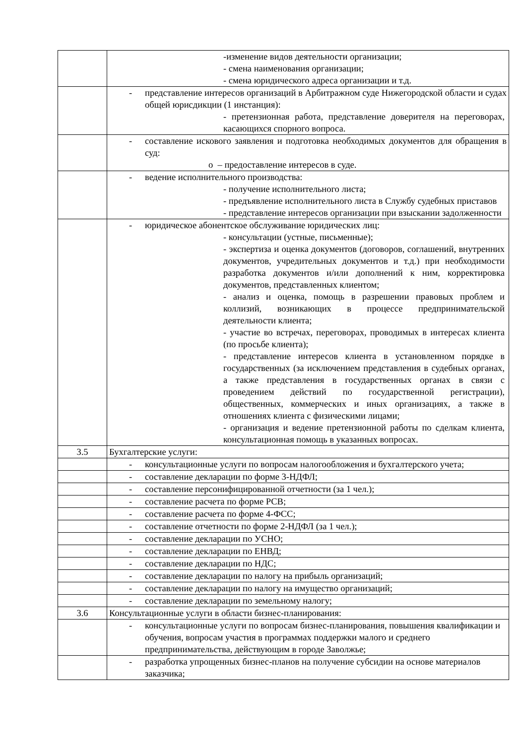| | -изменение видов деятельности организации; - смена наименования организации; - смена юридического адреса организации и т.д. |
| | - представление интересов организаций в Арбитражном суде Нижегородской области и судах общей юрисдикции (1 инстанция): - претензионная работа, представление доверителя на переговорах, касающихся спорного вопроса. |
| | - составление искового заявления и подготовка необходимых документов для обращения в суд: o – предоставление интересов в суде. |
| | - ведение исполнительного производства: - получение исполнительного листа; - предъявление исполнительного листа в Службу судебных приставов - представление интересов организации при взыскании задолженности |
| | - юридическое абонентское обслуживание юридических лиц: - консультации (устные, письменные); - экспертиза и оценка документов (договоров, соглашений, внутренних документов, учредительных документов и т.д.) при необходимости разработка документов и/или дополнений к ним, корректировка документов, представленных клиентом; - анализ и оценка, помощь в разрешении правовых проблем и коллизий, возникающих в процессе предпринимательской деятельности клиента; - участие во встречах, переговорах, проводимых в интересах клиента (по просьбе клиента); - представление интересов клиента в установленном порядке в государственных (за исключением представления в судебных органах, а также представления в государственных органах в связи с проведением действий по государственной регистрации), общественных, коммерческих и иных организациях, а также в отношениях клиента с физическими лицами; - организация и ведение претензионной работы по сделкам клиента, консультационная помощь в указанных вопросах. |
| 3.5 | Бухгалтерские услуги: |
| | - консультационные услуги по вопросам налогообложения и бухгалтерского учета; |
| | - составление декларации по форме 3-НДФЛ; |
| | - составление персонифицированной отчетности (за 1 чел.); |
| | - составление расчета по форме РСВ; |
| | - составление расчета по форме 4-ФСС; |
| | - составление отчетности по форме 2-НДФЛ (за 1 чел.); |
| | - составление декларации по УСНО; |
| | - составление декларации по ЕНВД; |
| | - составление декларации по НДС; |
| | - составление декларации по налогу на прибыль организаций; |
| | - составление декларации по налогу на имущество организаций; |
| | - составление декларации по земельному налогу; |
| 3.6 | Консультационные услуги в области бизнес-планирования: |
| | - консультационные услуги по вопросам бизнес-планирования, повышения квалификации и обучения, вопросам участия в программах поддержки малого и среднего предпринимательства, действующим в городе Заволжье; |
| | - разработка упрощенных бизнес-планов на получение субсидии на основе материалов заказчика; |